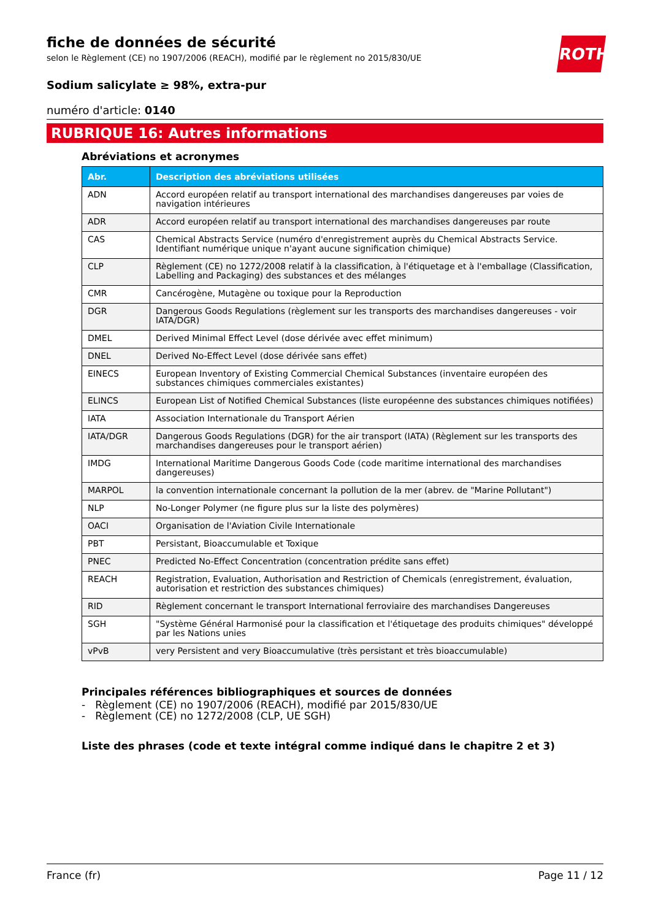ROTH
fiche de données de sécurité
selon le Règlement (CE) no 1907/2006 (REACH), modifié par le règlement no 2015/830/UE
Sodium salicylate ≥ 98%, extra-pur
numéro d'article: 0140
RUBRIQUE 16: Autres informations
Abréviations et acronymes
| Abr. | Description des abréviations utilisées |
| --- | --- |
| ADN | Accord européen relatif au transport international des marchandises dangereuses par voies de navigation intérieures |
| ADR | Accord européen relatif au transport international des marchandises dangereuses par route |
| CAS | Chemical Abstracts Service (numéro d'enregistrement auprès du Chemical Abstracts Service. Identifiant numérique unique n'ayant aucune signification chimique) |
| CLP | Règlement (CE) no 1272/2008 relatif à la classification, à l'étiquetage et à l'emballage (Classification, Labelling and Packaging) des substances et des mélanges |
| CMR | Cancérogène, Mutagène ou toxique pour la Reproduction |
| DGR | Dangerous Goods Regulations (règlement sur les transports des marchandises dangereuses - voir IATA/DGR) |
| DMEL | Derived Minimal Effect Level (dose dérivée avec effet minimum) |
| DNEL | Derived No-Effect Level (dose dérivée sans effet) |
| EINECS | European Inventory of Existing Commercial Chemical Substances (inventaire européen des substances chimiques commerciales existantes) |
| ELINCS | European List of Notified Chemical Substances (liste européenne des substances chimiques notifiées) |
| IATA | Association Internationale du Transport Aérien |
| IATA/DGR | Dangerous Goods Regulations (DGR) for the air transport (IATA) (Règlement sur les transports des marchandises dangereuses pour le transport aérien) |
| IMDG | International Maritime Dangerous Goods Code (code maritime international des marchandises dangereuses) |
| MARPOL | la convention internationale concernant la pollution de la mer (abrev. de "Marine Pollutant") |
| NLP | No-Longer Polymer (ne figure plus sur la liste des polymères) |
| OACI | Organisation de l'Aviation Civile Internationale |
| PBT | Persistant, Bioaccumulable et Toxique |
| PNEC | Predicted No-Effect Concentration (concentration prédite sans effet) |
| REACH | Registration, Evaluation, Authorisation and Restriction of Chemicals (enregistrement, évaluation, autorisation et restriction des substances chimiques) |
| RID | Règlement concernant le transport International ferroviaire des marchandises Dangereuses |
| SGH | "Système Général Harmonisé pour la classification et l'étiquetage des produits chimiques" développé par les Nations unies |
| vPvB | very Persistent and very Bioaccumulative (très persistant et très bioaccumulable) |
Principales références bibliographiques et sources de données
- Règlement (CE) no 1907/2006 (REACH), modifié par 2015/830/UE
- Règlement (CE) no 1272/2008 (CLP, UE SGH)
Liste des phrases (code et texte intégral comme indiqué dans le chapitre 2 et 3)
France (fr) Page 11 / 12